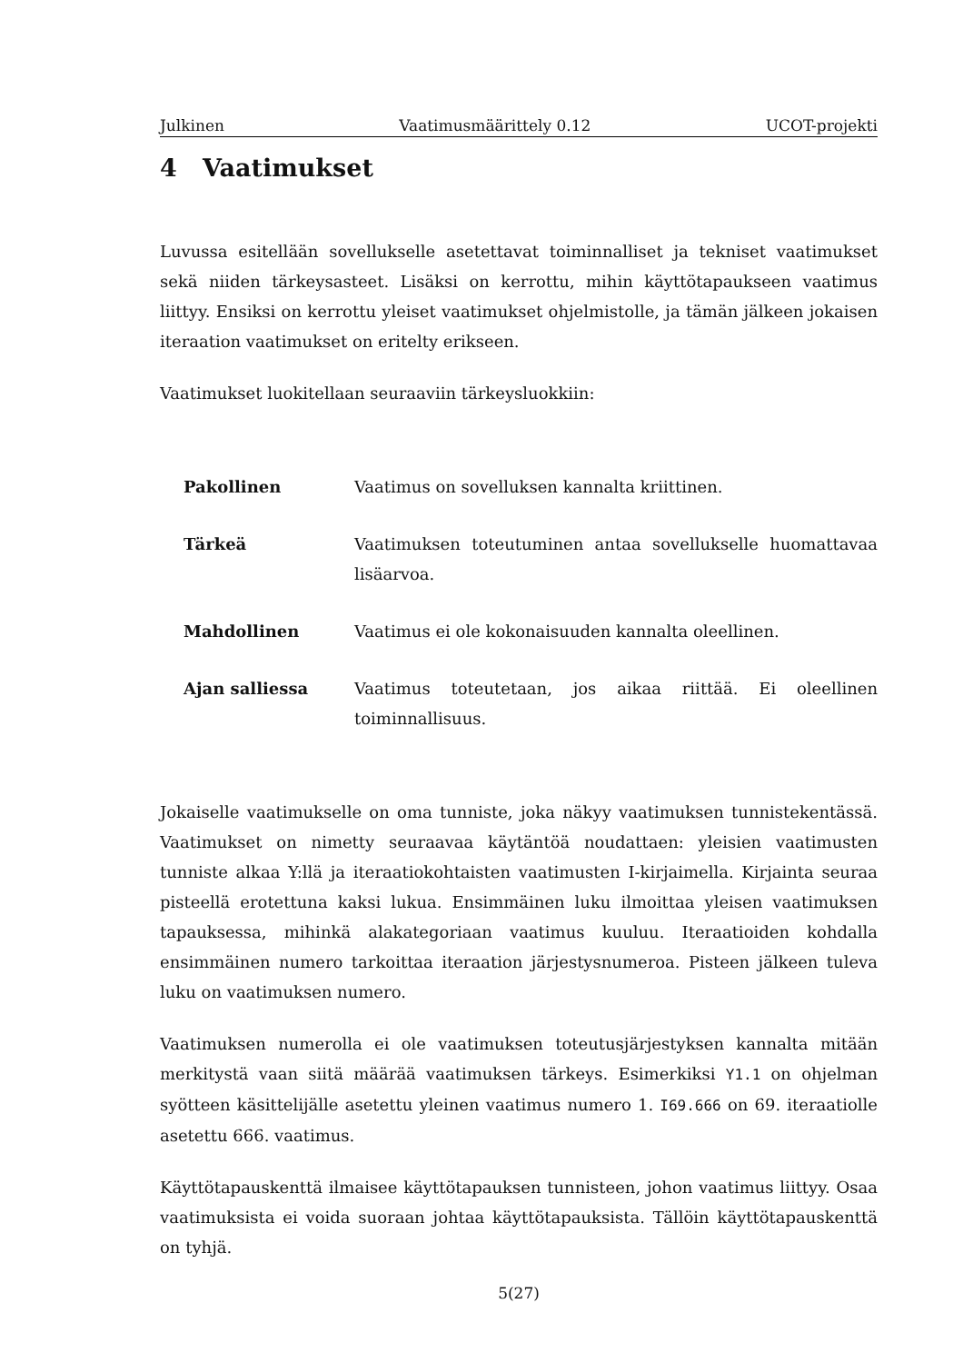Julkinen Vaatimusmäärittely 0.12 UCOT-projekti
4 Vaatimukset
Luvussa esitellään sovellukselle asetettavat toiminnalliset ja tekniset vaatimukset sekä niiden tärkeysasteet. Lisäksi on kerrottu, mihin käyttötapaukseen vaatimus liittyy. Ensiksi on kerrottu yleiset vaatimukset ohjelmistolle, ja tämän jälkeen jokaisen iteraation vaatimukset on eritelty erikseen.
Vaatimukset luokitellaan seuraaviin tärkeysluokkiin:
Pakollinen Vaatimus on sovelluksen kannalta kriittinen.
Tärkeä Vaatimuksen toteutuminen antaa sovellukselle huomattavaa lisäarvoa.
Mahdollinen Vaatimus ei ole kokonaisuuden kannalta oleellinen.
Ajan salliessa Vaatimus toteutetaan, jos aikaa riittää. Ei oleellinen toiminnallisuus.
Jokaiselle vaatimukselle on oma tunniste, joka näkyy vaatimuksen tunnistekentässä. Vaatimukset on nimetty seuraavaa käytäntöä noudattaen: yleisien vaatimusten tunniste alkaa Y:llä ja iteraatiokohtaisten vaatimusten I-kirjaimella. Kirjainta seuraa pisteellä erotettuna kaksi lukua. Ensimmäinen luku ilmoittaa yleisen vaatimuksen tapauksessa, mihinkä alakategoriaan vaatimus kuuluu. Iteraatioiden kohdalla ensimmäinen numero tarkoittaa iteraation järjestysnumeroa. Pisteen jälkeen tuleva luku on vaatimuksen numero.
Vaatimuksen numerolla ei ole vaatimuksen toteutusjärjestyksen kannalta mitään merkitystä vaan siitä määrää vaatimuksen tärkeys. Esimerkiksi Y1.1 on ohjelman syötteen käsittelijälle asetettu yleinen vaatimus numero 1. I69.666 on 69. iteraatiolle asetettu 666. vaatimus.
Käyttötapauskenttä ilmaisee käyttötapauksen tunnisteen, johon vaatimus liittyy. Osaa vaatimuksista ei voida suoraan johtaa käyttötapauksista. Tällöin käyttötapauskenttä on tyhjä.
5(27)